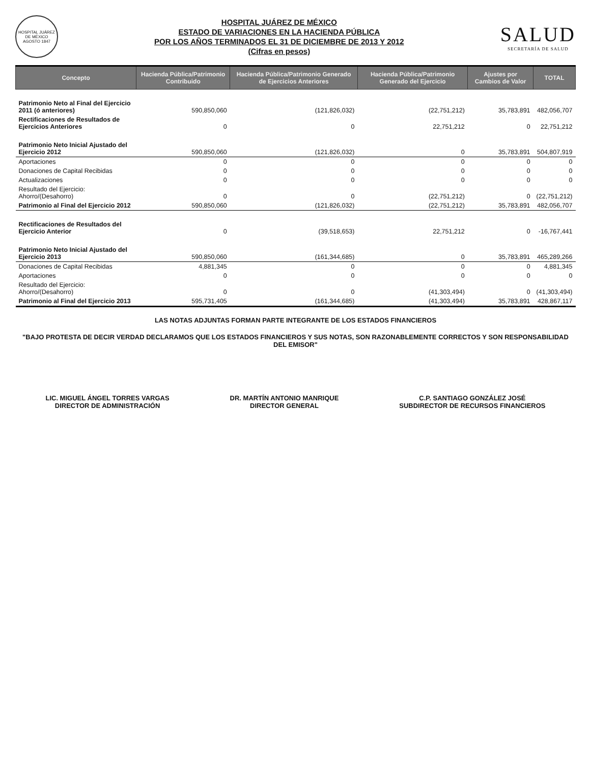HOSPITAL JUÁREZ DE MÉXICO
AGOSTO 1847
HOSPITAL JUÁREZ DE MÉXICO
ESTADO DE VARIACIONES EN LA HACIENDA PÚBLICA
POR LOS AÑOS TERMINADOS EL 31 DE DICIEMBRE DE 2013 Y 2012
(Cifras en pesos)
SALUD
SECRETARÍA DE SALUD
| Concepto | Hacienda Pública/Patrimonio Contribuido | Hacienda Pública/Patrimonio Generado de Ejercicios Anteriores | Hacienda Pública/Patrimonio Generado del Ejercicio | Ajustes por Cambios de Valor | TOTAL |
| --- | --- | --- | --- | --- | --- |
| Patrimonio Neto al Final del Ejercicio 2011 (ó anteriores) | 590,850,060 | (121,826,032) | (22,751,212) | 35,783,891 | 482,056,707 |
| Rectificaciones de Resultados de Ejercicios Anteriores | 0 | 0 | 22,751,212 | 0 | 22,751,212 |
| Patrimonio Neto Inicial Ajustado del Ejercicio 2012 | 590,850,060 | (121,826,032) | 0 | 35,783,891 | 504,807,919 |
| Aportaciones | 0 | 0 | 0 | 0 | 0 |
| Donaciones de Capital Recibidas | 0 | 0 | 0 | 0 | 0 |
| Actualizaciones | 0 | 0 | 0 | 0 | 0 |
| Resultado del Ejercicio: Ahorro/(Desahorro) | 0 | 0 | (22,751,212) | 0 | (22,751,212) |
| Patrimonio al Final del Ejercicio 2012 | 590,850,060 | (121,826,032) | (22,751,212) | 35,783,891 | 482,056,707 |
| Rectificaciones de Resultados del Ejercicio Anterior | 0 | (39,518,653) | 22,751,212 | 0 | -16,767,441 |
| Patrimonio Neto Inicial Ajustado del Ejercicio 2013 | 590,850,060 | (161,344,685) | 0 | 35,783,891 | 465,289,266 |
| Donaciones de Capital Recibidas | 4,881,345 | 0 | 0 | 0 | 4,881,345 |
| Aportaciones | 0 | 0 | 0 | 0 | 0 |
| Resultado del Ejercicio: Ahorro/(Desahorro) | 0 | 0 | (41,303,494) | 0 | (41,303,494) |
| Patrimonio al Final del Ejercicio 2013 | 595,731,405 | (161,344,685) | (41,303,494) | 35,783,891 | 428,867,117 |
LAS NOTAS ADJUNTAS FORMAN PARTE INTEGRANTE DE LOS ESTADOS FINANCIEROS
"BAJO PROTESTA DE DECIR VERDAD DECLARAMOS QUE LOS ESTADOS FINANCIEROS Y SUS NOTAS, SON RAZONABLEMENTE CORRECTOS Y SON RESPONSABILIDAD DEL EMISOR"
LIC. MIGUEL ÁNGEL TORRES VARGAS
DIRECTOR DE ADMINISTRACIÓN
DR. MARTÍN ANTONIO MANRIQUE
DIRECTOR GENERAL
C.P. SANTIAGO GONZÁLEZ JOSÉ
SUBDIRECTOR DE RECURSOS FINANCIEROS